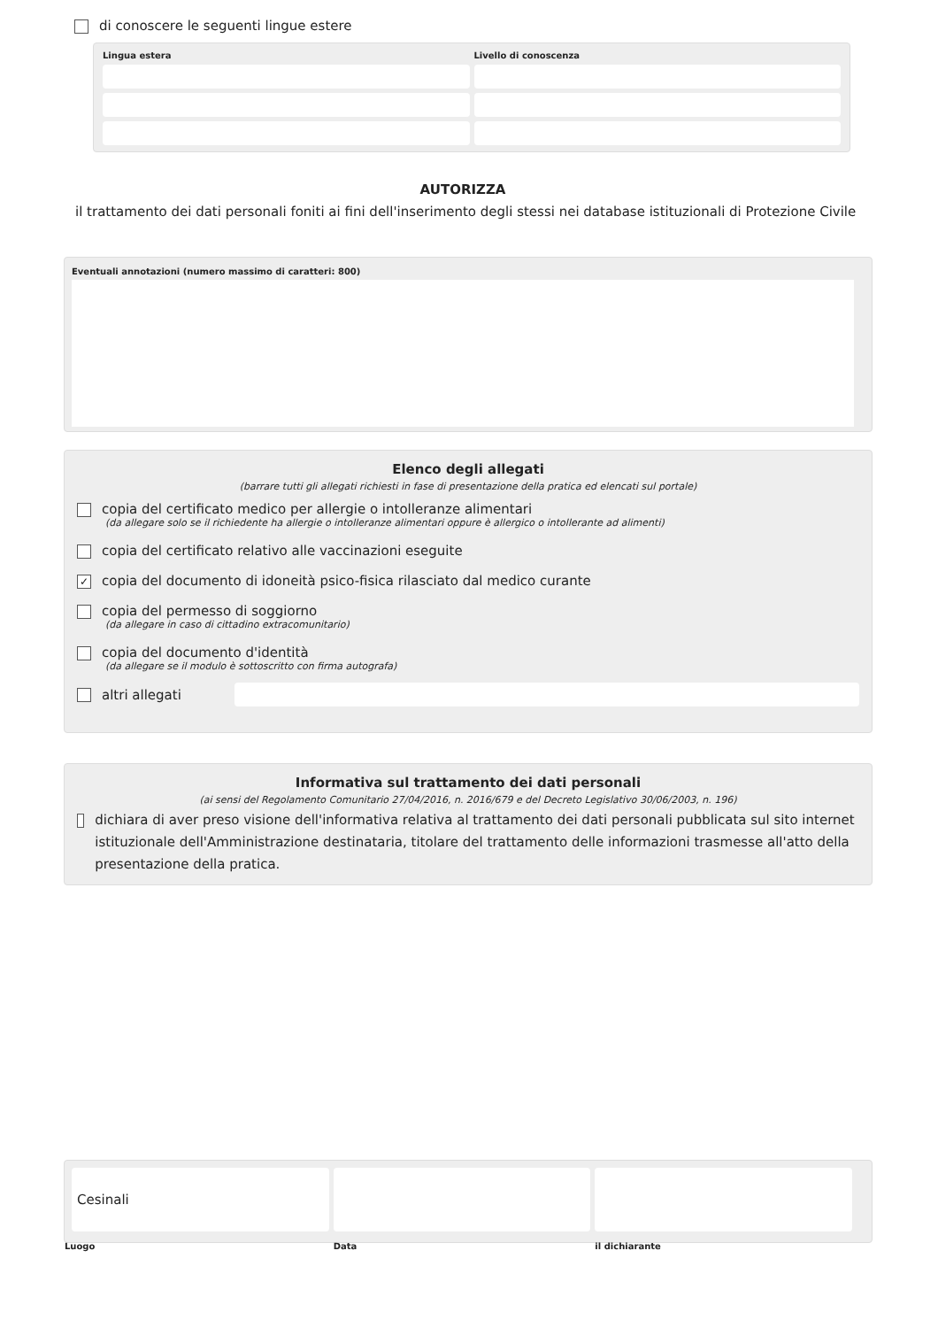di conoscere le seguenti lingue estere
Lingua estera
Livello di conoscenza
AUTORIZZA
il trattamento dei dati personali foniti ai fini dell'inserimento degli stessi nei database istituzionali di Protezione Civile
Eventuali annotazioni (numero massimo di caratteri: 800)
Elenco degli allegati
(barrare tutti gli allegati richiesti in fase di presentazione della pratica ed elencati sul portale)
copia del certificato medico per allergie o intolleranze alimentari
(da allegare solo se il richiedente ha allergie o intolleranze alimentari oppure è allergico o intollerante ad alimenti)
copia del certificato relativo alle vaccinazioni eseguite
✓ copia del documento di idoneità psico-fisica rilasciato dal medico curante
copia del permesso di soggiorno
(da allegare in caso di cittadino extracomunitario)
copia del documento d'identità
(da allegare se il modulo è sottoscritto con firma autografa)
altri allegati
Informativa sul trattamento dei dati personali
(ai sensi del Regolamento Comunitario 27/04/2016, n. 2016/679 e del Decreto Legislativo 30/06/2003, n. 196)
dichiara di aver preso visione dell'informativa relativa al trattamento dei dati personali pubblicata sul sito internet istituzionale dell'Amministrazione destinataria, titolare del trattamento delle informazioni trasmesse all'atto della presentazione della pratica.
Cesinali
Luogo
Data
il dichiarante